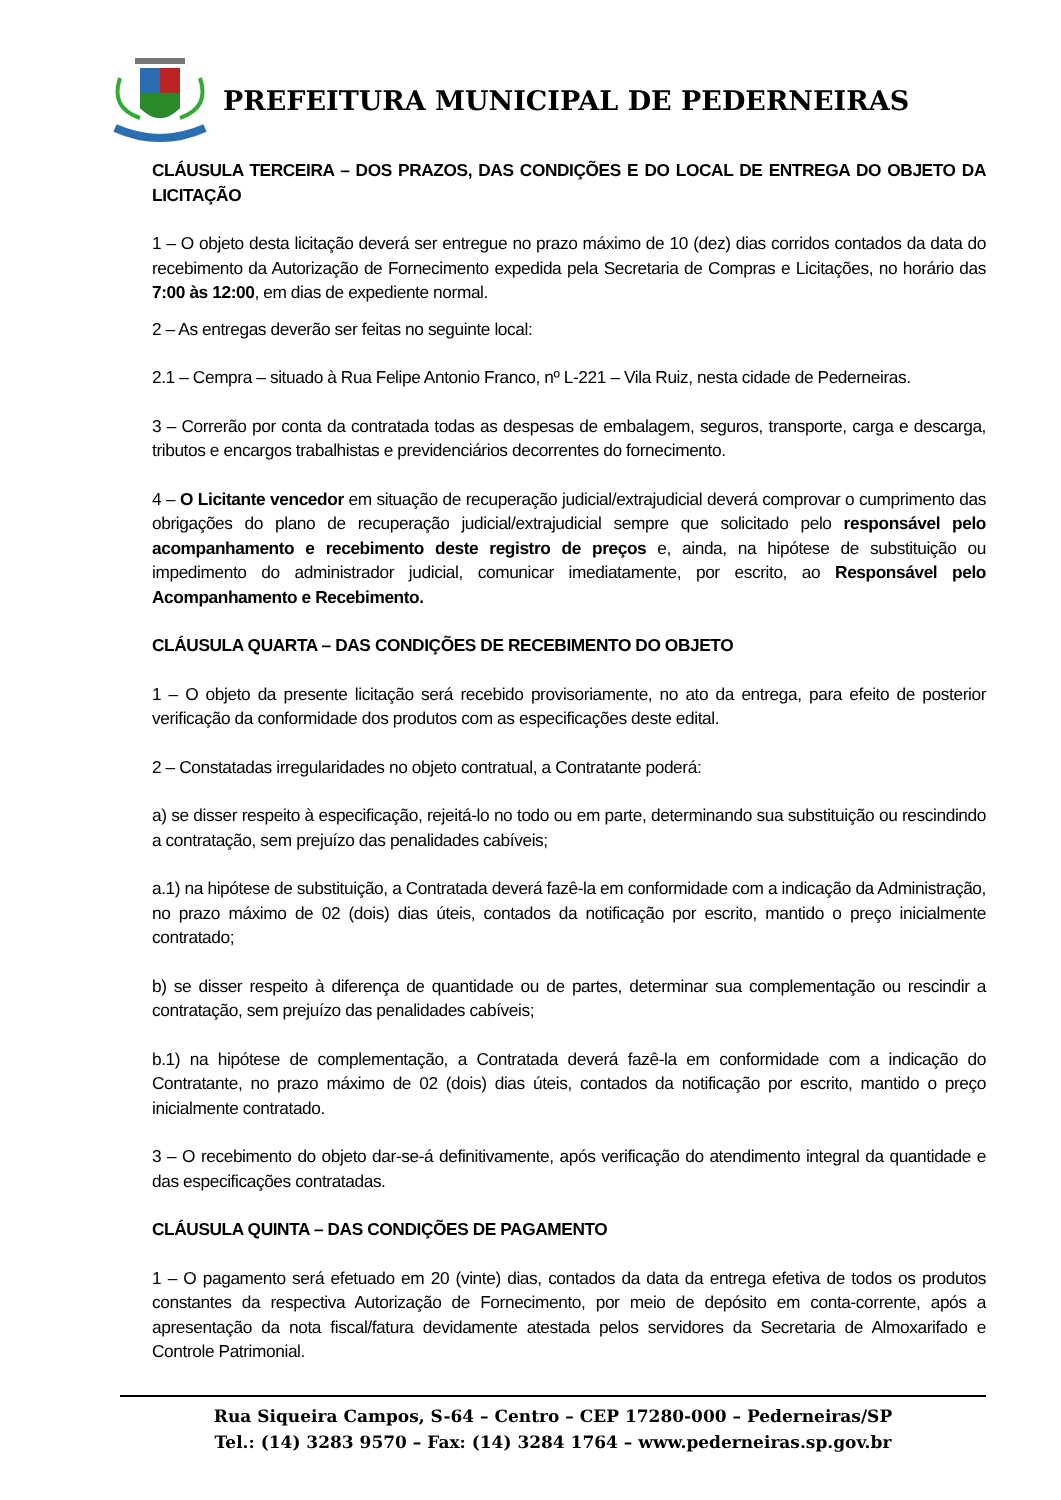PREFEITURA MUNICIPAL DE PEDERNEIRAS
CLÁUSULA TERCEIRA – DOS PRAZOS, DAS CONDIÇÕES E DO LOCAL DE ENTREGA DO OBJETO DA LICITAÇÃO
1 – O objeto desta licitação deverá ser entregue no prazo máximo de 10 (dez) dias corridos contados da data do recebimento da Autorização de Fornecimento expedida pela Secretaria de Compras e Licitações, no horário das 7:00 às 12:00, em dias de expediente normal.
2 – As entregas deverão ser feitas no seguinte local:
2.1 – Cempra – situado à Rua Felipe Antonio Franco, nº L-221 – Vila Ruiz, nesta cidade de Pederneiras.
3 – Correrão por conta da contratada todas as despesas de embalagem, seguros, transporte, carga e descarga, tributos e encargos trabalhistas e previdenciários decorrentes do fornecimento.
4 – O Licitante vencedor em situação de recuperação judicial/extrajudicial deverá comprovar o cumprimento das obrigações do plano de recuperação judicial/extrajudicial sempre que solicitado pelo responsável pelo acompanhamento e recebimento deste registro de preços e, ainda, na hipótese de substituição ou impedimento do administrador judicial, comunicar imediatamente, por escrito, ao Responsável pelo Acompanhamento e Recebimento.
CLÁUSULA QUARTA – DAS CONDIÇÕES DE RECEBIMENTO DO OBJETO
1 – O objeto da presente licitação será recebido provisoriamente, no ato da entrega, para efeito de posterior verificação da conformidade dos produtos com as especificações deste edital.
2 – Constatadas irregularidades no objeto contratual, a Contratante poderá:
a) se disser respeito à especificação, rejeitá-lo no todo ou em parte, determinando sua substituição ou rescindindo a contratação, sem prejuízo das penalidades cabíveis;
a.1) na hipótese de substituição, a Contratada deverá fazê-la em conformidade com a indicação da Administração, no prazo máximo de 02 (dois) dias úteis, contados da notificação por escrito, mantido o preço inicialmente contratado;
b) se disser respeito à diferença de quantidade ou de partes, determinar sua complementação ou rescindir a contratação, sem prejuízo das penalidades cabíveis;
b.1) na hipótese de complementação, a Contratada deverá fazê-la em conformidade com a indicação do Contratante, no prazo máximo de 02 (dois) dias úteis, contados da notificação por escrito, mantido o preço inicialmente contratado.
3 – O recebimento do objeto dar-se-á definitivamente, após verificação do atendimento integral da quantidade e das especificações contratadas.
CLÁUSULA QUINTA – DAS CONDIÇÕES DE PAGAMENTO
1 – O pagamento será efetuado em 20 (vinte) dias, contados da data da entrega efetiva de todos os produtos constantes da respectiva Autorização de Fornecimento, por meio de depósito em conta-corrente, após a apresentação da nota fiscal/fatura devidamente atestada pelos servidores da Secretaria de Almoxarifado e Controle Patrimonial.
Rua Siqueira Campos, S-64 – Centro – CEP 17280-000 – Pederneiras/SP
Tel.: (14) 3283 9570 – Fax: (14) 3284 1764 – www.pederneiras.sp.gov.br